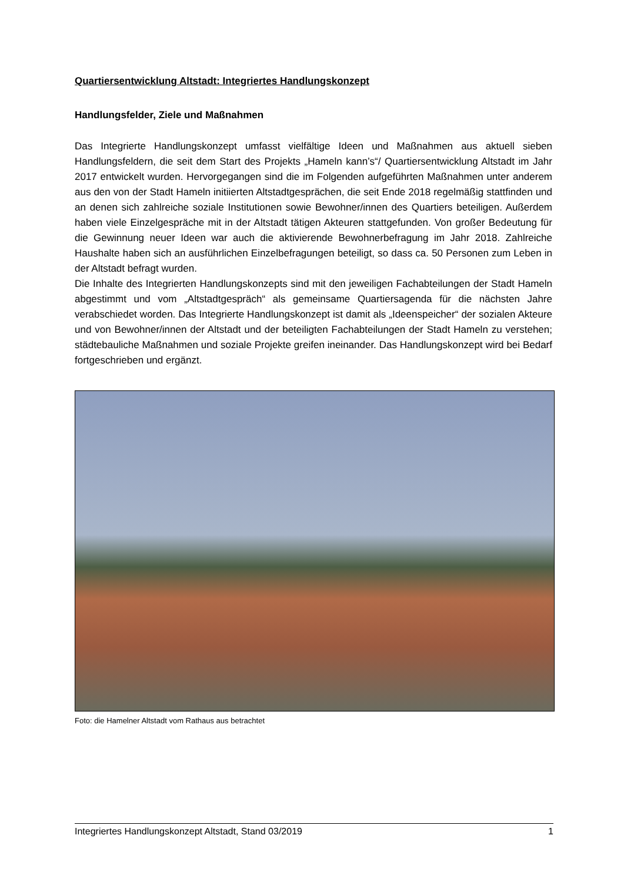Quartiersentwicklung Altstadt: Integriertes Handlungskonzept
Handlungsfelder, Ziele und Maßnahmen
Das Integrierte Handlungskonzept umfasst vielfältige Ideen und Maßnahmen aus aktuell sieben Handlungsfeldern, die seit dem Start des Projekts „Hameln kann’s“/ Quartiersentwicklung Altstadt im Jahr 2017 entwickelt wurden. Hervorgegangen sind die im Folgenden aufgeführten Maßnahmen unter anderem aus den von der Stadt Hameln initiierten Altstadtgesprächen, die seit Ende 2018 regelmäßig stattfinden und an denen sich zahlreiche soziale Institutionen sowie Bewohner/innen des Quartiers beteiligen. Außerdem haben viele Einzelgespräche mit in der Altstadt tätigen Akteuren stattgefunden. Von großer Bedeutung für die Gewinnung neuer Ideen war auch die aktivierende Bewohnerbefragung im Jahr 2018. Zahlreiche Haushalte haben sich an ausführlichen Einzelbefragungen beteiligt, so dass ca. 50 Personen zum Leben in der Altstadt befragt wurden.
Die Inhalte des Integrierten Handlungskonzepts sind mit den jeweiligen Fachabteilungen der Stadt Hameln abgestimmt und vom „Altstadtgespräch“ als gemeinsame Quartiersagenda für die nächsten Jahre verabschiedet worden. Das Integrierte Handlungskonzept ist damit als „Ideenspeicher“ der sozialen Akteure und von Bewohner/innen der Altstadt und der beteiligten Fachabteilungen der Stadt Hameln zu verstehen; städtebauliche Maßnahmen und soziale Projekte greifen ineinander. Das Handlungskonzept wird bei Bedarf fortgeschrieben und ergänzt.
Foto: die Hamelner Altstadt vom Rathaus aus betrachtet
Integriertes Handlungskonzept Altstadt, Stand 03/2019 1